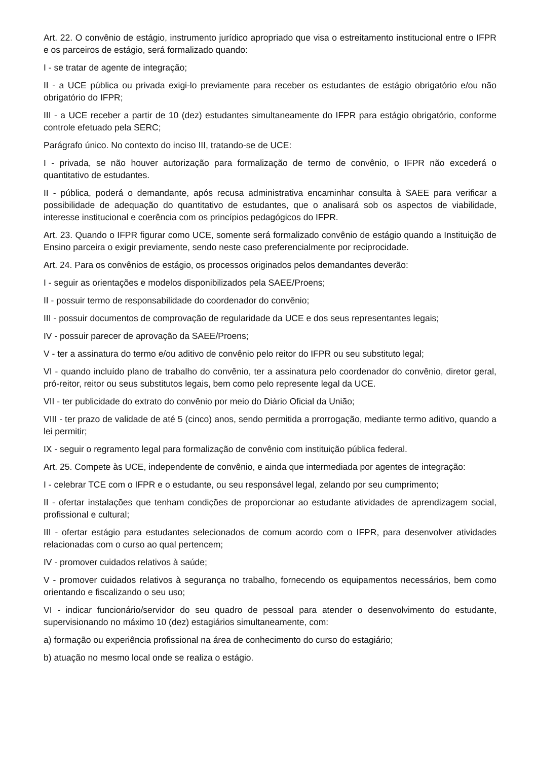Art. 22. O convênio de estágio, instrumento jurídico apropriado que visa o estreitamento institucional entre o IFPR e os parceiros de estágio, será formalizado quando:
I - se tratar de agente de integração;
II - a UCE pública ou privada exigi-lo previamente para receber os estudantes de estágio obrigatório e/ou não obrigatório do IFPR;
III - a UCE receber a partir de 10 (dez) estudantes simultaneamente do IFPR para estágio obrigatório, conforme controle efetuado pela SERC;
Parágrafo único. No contexto do inciso III, tratando-se de UCE:
I - privada, se não houver autorização para formalização de termo de convênio, o IFPR não excederá o quantitativo de estudantes.
II - pública, poderá o demandante, após recusa administrativa encaminhar consulta à SAEE para verificar a possibilidade de adequação do quantitativo de estudantes, que o analisará sob os aspectos de viabilidade, interesse institucional e coerência com os princípios pedagógicos do IFPR.
Art. 23. Quando o IFPR figurar como UCE, somente será formalizado convênio de estágio quando a Instituição de Ensino parceira o exigir previamente, sendo neste caso preferencialmente por reciprocidade.
Art. 24. Para os convênios de estágio, os processos originados pelos demandantes deverão:
I - seguir as orientações e modelos disponibilizados pela SAEE/Proens;
II - possuir termo de responsabilidade do coordenador do convênio;
III - possuir documentos de comprovação de regularidade da UCE e dos seus representantes legais;
IV - possuir parecer de aprovação da SAEE/Proens;
V - ter a assinatura do termo e/ou aditivo de convênio pelo reitor do IFPR ou seu substituto legal;
VI - quando incluído plano de trabalho do convênio, ter a assinatura pelo coordenador do convênio, diretor geral, pró-reitor, reitor ou seus substitutos legais, bem como pelo represente legal da UCE.
VII - ter publicidade do extrato do convênio por meio do Diário Oficial da União;
VIII - ter prazo de validade de até 5 (cinco) anos, sendo permitida a prorrogação, mediante termo aditivo, quando a lei permitir;
IX - seguir o regramento legal para formalização de convênio com instituição pública federal.
Art. 25. Compete às UCE, independente de convênio, e ainda que intermediada por agentes de integração:
I - celebrar TCE com o IFPR e o estudante, ou seu responsável legal, zelando por seu cumprimento;
II - ofertar instalações que tenham condições de proporcionar ao estudante atividades de aprendizagem social, profissional e cultural;
III - ofertar estágio para estudantes selecionados de comum acordo com o IFPR, para desenvolver atividades relacionadas com o curso ao qual pertencem;
IV - promover cuidados relativos à saúde;
V - promover cuidados relativos à segurança no trabalho, fornecendo os equipamentos necessários, bem como orientando e fiscalizando o seu uso;
VI - indicar funcionário/servidor do seu quadro de pessoal para atender o desenvolvimento do estudante, supervisionando no máximo 10 (dez) estagiários simultaneamente, com:
a) formação ou experiência profissional na área de conhecimento do curso do estagiário;
b) atuação no mesmo local onde se realiza o estágio.